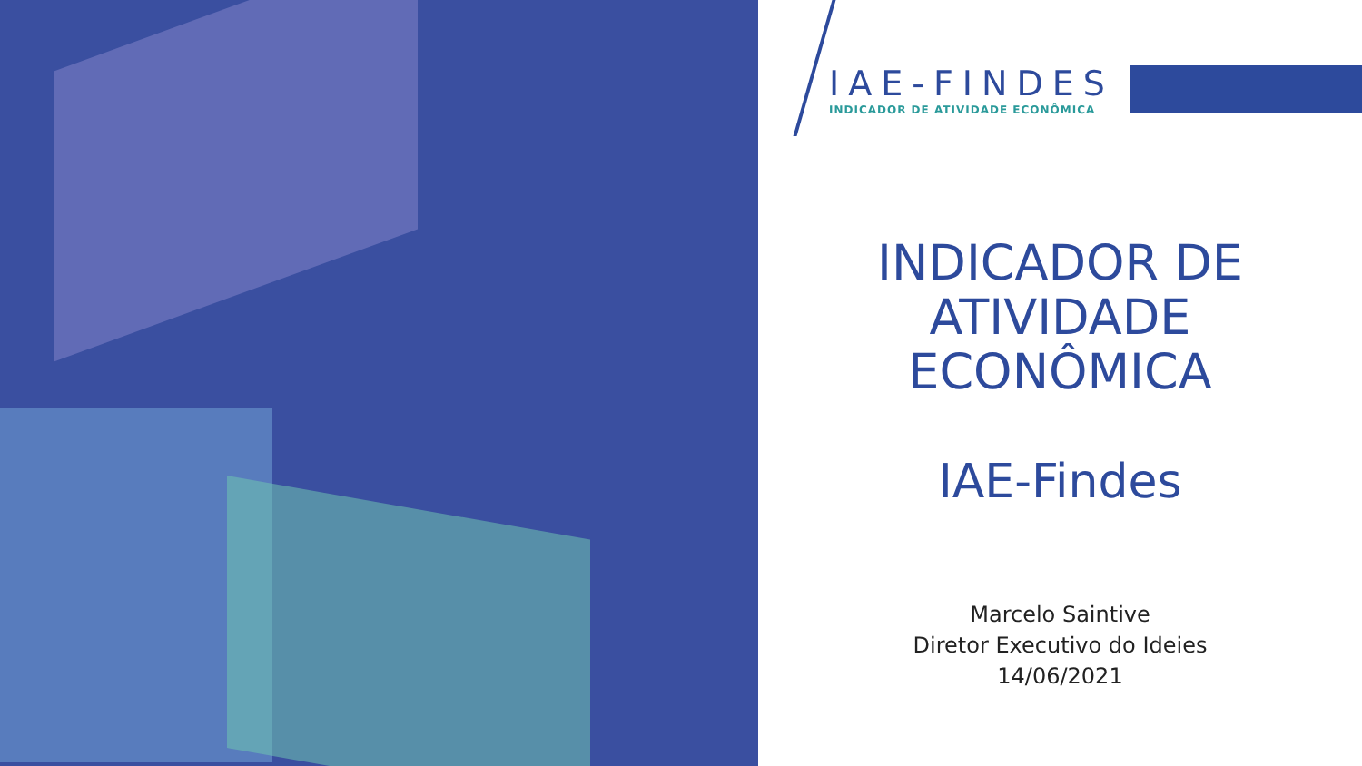IAE-FINDES
INDICADOR DE ATIVIDADE ECONÔMICA
INDICADOR DE
ATIVIDADE
ECONÔMICA
IAE-Findes
Marcelo Saintive
Diretor Executivo do Ideies
14/06/2021